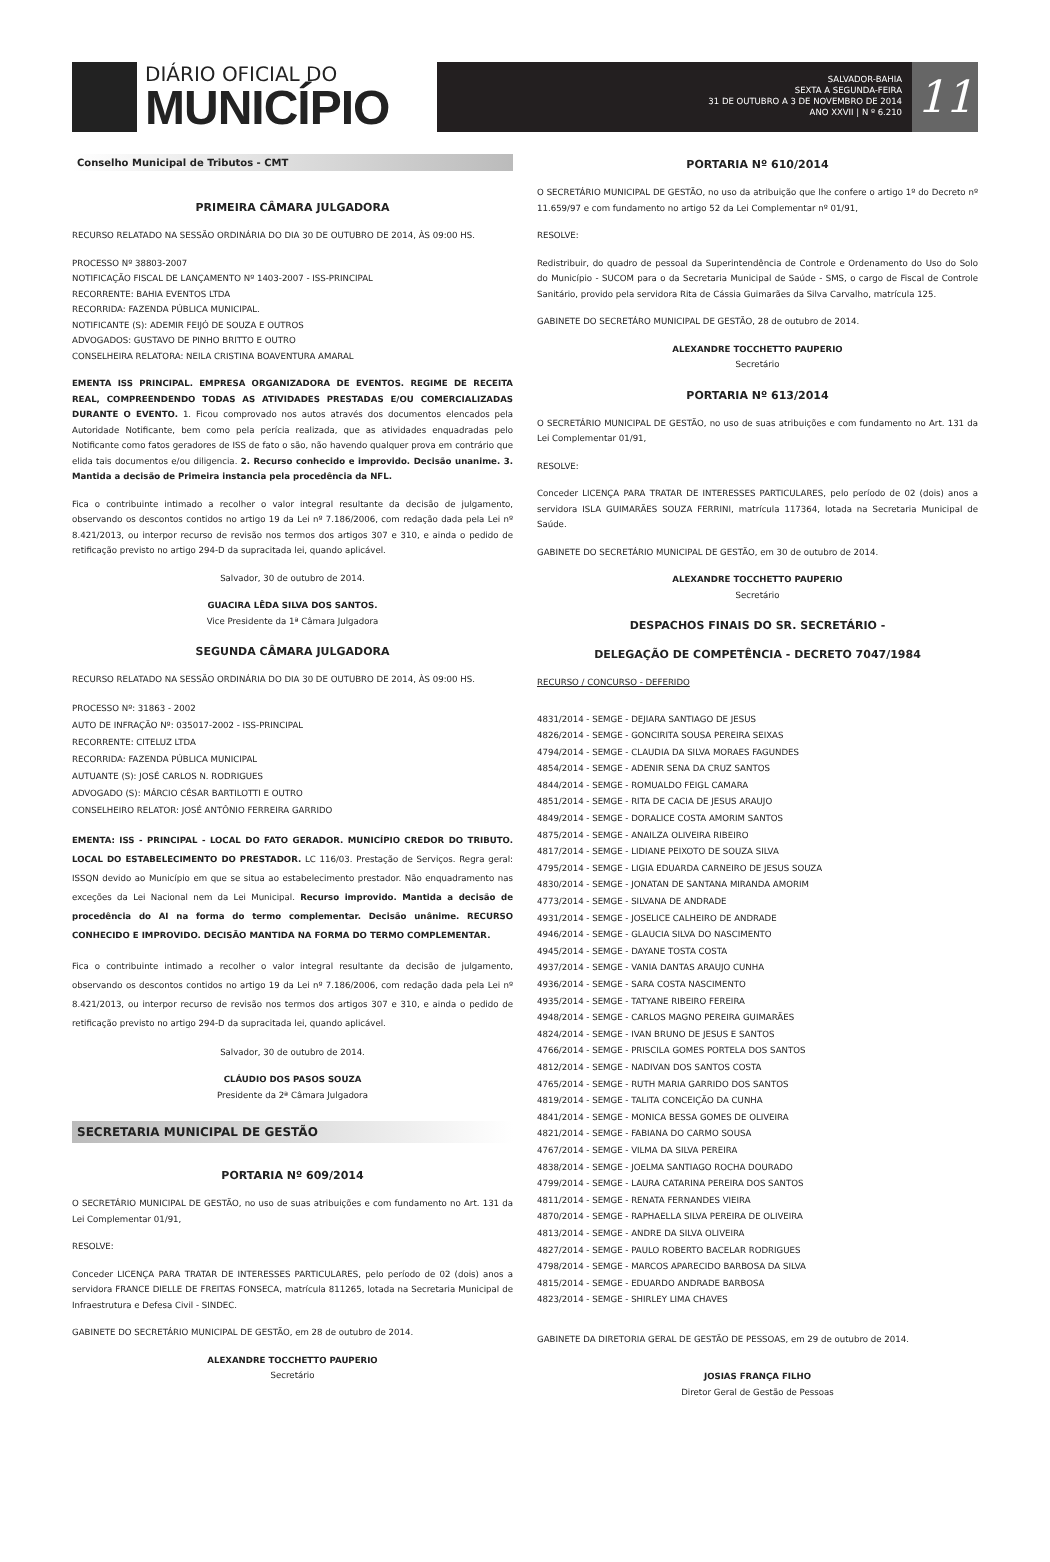DIÁRIO OFICIAL DO
MUNICÍPIO
SALVADOR-BAHIA
SEXTA A SEGUNDA-FEIRA
31 DE OUTUBRO A 3 DE NOVEMBRO DE 2014
ANO XXVII | N º 6.210
11
Conselho Municipal de Tributos - CMT
PRIMEIRA CÂMARA JULGADORA
RECURSO RELATADO NA SESSÃO ORDINÁRIA DO DIA 30 DE OUTUBRO DE 2014, ÀS 09:00 HS.
PROCESSO Nº 38803-2007
NOTIFICAÇÃO FISCAL DE LANÇAMENTO Nº 1403-2007 - ISS-PRINCIPAL
RECORRENTE: BAHIA EVENTOS LTDA
RECORRIDA: FAZENDA PÚBLICA MUNICIPAL.
NOTIFICANTE (S): ADEMIR FEIJÓ DE SOUZA E OUTROS
ADVOGADOS: GUSTAVO DE PINHO BRITTO E OUTRO
CONSELHEIRA RELATORA: NEILA CRISTINA BOAVENTURA AMARAL
EMENTA ISS PRINCIPAL. EMPRESA ORGANIZADORA DE EVENTOS. REGIME DE RECEITA REAL, COMPREENDENDO TODAS AS ATIVIDADES PRESTADAS E/OU COMERCIALIZADAS DURANTE O EVENTO. 1. Ficou comprovado nos autos através dos documentos elencados pela Autoridade Notificante, bem como pela perícia realizada, que as atividades enquadradas pelo Notificante como fatos geradores de ISS de fato o são, não havendo qualquer prova em contrário que elida tais documentos e/ou diligencia. 2. Recurso conhecido e improvido. Decisão unanime. 3. Mantida a decisão de Primeira instancia pela procedência da NFL.
Fica o contribuinte intimado a recolher o valor integral resultante da decisão de julgamento, observando os descontos contidos no artigo 19 da Lei nº 7.186/2006, com redação dada pela Lei nº 8.421/2013, ou interpor recurso de revisão nos termos dos artigos 307 e 310, e ainda o pedido de retificação previsto no artigo 294-D da supracitada lei, quando aplicável.
Salvador, 30 de outubro de 2014.
GUACIRA LÊDA SILVA DOS SANTOS.
Vice Presidente da 1ª Câmara Julgadora
SEGUNDA CÂMARA JULGADORA
RECURSO RELATADO NA SESSÃO ORDINÁRIA DO DIA 30 DE OUTUBRO DE 2014, ÀS 09:00 HS.
PROCESSO Nº: 31863 - 2002
AUTO DE INFRAÇÃO Nº: 035017-2002 - ISS-PRINCIPAL
RECORRENTE: CITELUZ LTDA
RECORRIDA: FAZENDA PÚBLICA MUNICIPAL
AUTUANTE (S): JOSÉ CARLOS N. RODRIGUES
ADVOGADO (S): MÁRCIO CÉSAR BARTILOTTI E OUTRO
CONSELHEIRO RELATOR: JOSÉ ANTÔNIO FERREIRA GARRIDO
EMENTA: ISS - PRINCIPAL - LOCAL DO FATO GERADOR. MUNICÍPIO CREDOR DO TRIBUTO. LOCAL DO ESTABELECIMENTO DO PRESTADOR. LC 116/03. Prestação de Serviços. Regra geral: ISSQN devido ao Município em que se situa ao estabelecimento prestador. Não enquadramento nas exceções da Lei Nacional nem da Lei Municipal. Recurso improvido. Mantida a decisão de procedência do AI na forma do termo complementar. Decisão unânime. RECURSO CONHECIDO E IMPROVIDO. DECISÃO MANTIDA NA FORMA DO TERMO COMPLEMENTAR.
Fica o contribuinte intimado a recolher o valor integral resultante da decisão de julgamento, observando os descontos contidos no artigo 19 da Lei nº 7.186/2006, com redação dada pela Lei nº 8.421/2013, ou interpor recurso de revisão nos termos dos artigos 307 e 310, e ainda o pedido de retificação previsto no artigo 294-D da supracitada lei, quando aplicável.
Salvador, 30 de outubro de 2014.
CLÁUDIO DOS PASOS SOUZA
Presidente da 2ª Câmara Julgadora
SECRETARIA MUNICIPAL DE GESTÃO
PORTARIA Nº 609/2014
O SECRETÁRIO MUNICIPAL DE GESTÃO, no uso de suas atribuições e com fundamento no Art. 131 da Lei Complementar 01/91,
RESOLVE:
Conceder LICENÇA PARA TRATAR DE INTERESSES PARTICULARES, pelo período de 02 (dois) anos a servidora FRANCE DIELLE DE FREITAS FONSECA, matrícula 811265, lotada na Secretaria Municipal de Infraestrutura e Defesa Civil - SINDEC.
GABINETE DO SECRETÁRIO MUNICIPAL DE GESTÃO, em 28 de outubro de 2014.
ALEXANDRE TOCCHETTO PAUPERIO
Secretário
PORTARIA Nº 610/2014
O SECRETÁRIO MUNICIPAL DE GESTÃO, no uso da atribuição que lhe confere o artigo 1º do Decreto nº 11.659/97 e com fundamento no artigo 52 da Lei Complementar nº 01/91,
RESOLVE:
Redistribuir, do quadro de pessoal da Superintendência de Controle e Ordenamento do Uso do Solo do Município - SUCOM para o da Secretaria Municipal de Saúde - SMS, o cargo de Fiscal de Controle Sanitário, provido pela servidora Rita de Cássia Guimarães da Silva Carvalho, matrícula 125.
GABINETE DO SECRETÁRO MUNICIPAL DE GESTÃO, 28 de outubro de 2014.
ALEXANDRE TOCCHETTO PAUPERIO
Secretário
PORTARIA Nº 613/2014
O SECRETÁRIO MUNICIPAL DE GESTÃO, no uso de suas atribuições e com fundamento no Art. 131 da Lei Complementar 01/91,
RESOLVE:
Conceder LICENÇA PARA TRATAR DE INTERESSES PARTICULARES, pelo período de 02 (dois) anos a servidora ISLA GUIMARÃES SOUZA FERRINI, matrícula 117364, lotada na Secretaria Municipal de Saúde.
GABINETE DO SECRETÁRIO MUNICIPAL DE GESTÃO, em 30 de outubro de 2014.
ALEXANDRE TOCCHETTO PAUPERIO
Secretário
DESPACHOS FINAIS DO SR. SECRETÁRIO -
DELEGAÇÃO DE COMPETÊNCIA - DECRETO 7047/1984
RECURSO / CONCURSO - DEFERIDO
4831/2014 - SEMGE - DEJIARA SANTIAGO DE JESUS
4826/2014 - SEMGE - GONCIRITA SOUSA PEREIRA SEIXAS
4794/2014 - SEMGE - CLAUDIA DA SILVA MORAES FAGUNDES
4854/2014 - SEMGE - ADENIR SENA DA CRUZ SANTOS
4844/2014 - SEMGE - ROMUALDO FEIGL CAMARA
4851/2014 - SEMGE - RITA DE CACIA DE JESUS ARAUJO
4849/2014 - SEMGE - DORALICE COSTA AMORIM SANTOS
4875/2014 - SEMGE - ANAILZA OLIVEIRA RIBEIRO
4817/2014 - SEMGE - LIDIANE PEIXOTO DE SOUZA SILVA
4795/2014 - SEMGE - LIGIA EDUARDA CARNEIRO DE JESUS SOUZA
4830/2014 - SEMGE - JONATAN DE SANTANA MIRANDA AMORIM
4773/2014 - SEMGE - SILVANA DE ANDRADE
4931/2014 - SEMGE - JOSELICE CALHEIRO DE ANDRADE
4946/2014 - SEMGE - GLAUCIA SILVA DO NASCIMENTO
4945/2014 - SEMGE - DAYANE TOSTA COSTA
4937/2014 - SEMGE - VANIA DANTAS ARAUJO CUNHA
4936/2014 - SEMGE - SARA COSTA NASCIMENTO
4935/2014 - SEMGE - TATYANE RIBEIRO FEREIRA
4948/2014 - SEMGE - CARLOS MAGNO PEREIRA GUIMARÃES
4824/2014 - SEMGE - IVAN BRUNO DE JESUS E SANTOS
4766/2014 - SEMGE - PRISCILA GOMES PORTELA DOS SANTOS
4812/2014 - SEMGE - NADIVAN DOS SANTOS COSTA
4765/2014 - SEMGE - RUTH MARIA GARRIDO DOS SANTOS
4819/2014 - SEMGE - TALITA CONCEIÇÃO DA CUNHA
4841/2014 - SEMGE - MONICA BESSA GOMES DE OLIVEIRA
4821/2014 - SEMGE - FABIANA DO CARMO SOUSA
4767/2014 - SEMGE - VILMA DA SILVA PEREIRA
4838/2014 - SEMGE - JOELMA SANTIAGO ROCHA DOURADO
4799/2014 - SEMGE - LAURA CATARINA PEREIRA DOS SANTOS
4811/2014 - SEMGE - RENATA FERNANDES VIEIRA
4870/2014 - SEMGE - RAPHAELLA SILVA PEREIRA DE OLIVEIRA
4813/2014 - SEMGE - ANDRE DA SILVA OLIVEIRA
4827/2014 - SEMGE - PAULO ROBERTO BACELAR RODRIGUES
4798/2014 - SEMGE - MARCOS APARECIDO BARBOSA DA SILVA
4815/2014 - SEMGE - EDUARDO ANDRADE BARBOSA
4823/2014 - SEMGE - SHIRLEY LIMA CHAVES
GABINETE DA DIRETORIA GERAL DE GESTÃO DE PESSOAS, em 29 de outubro de 2014.
JOSIAS FRANÇA FILHO
Diretor Geral de Gestão de Pessoas